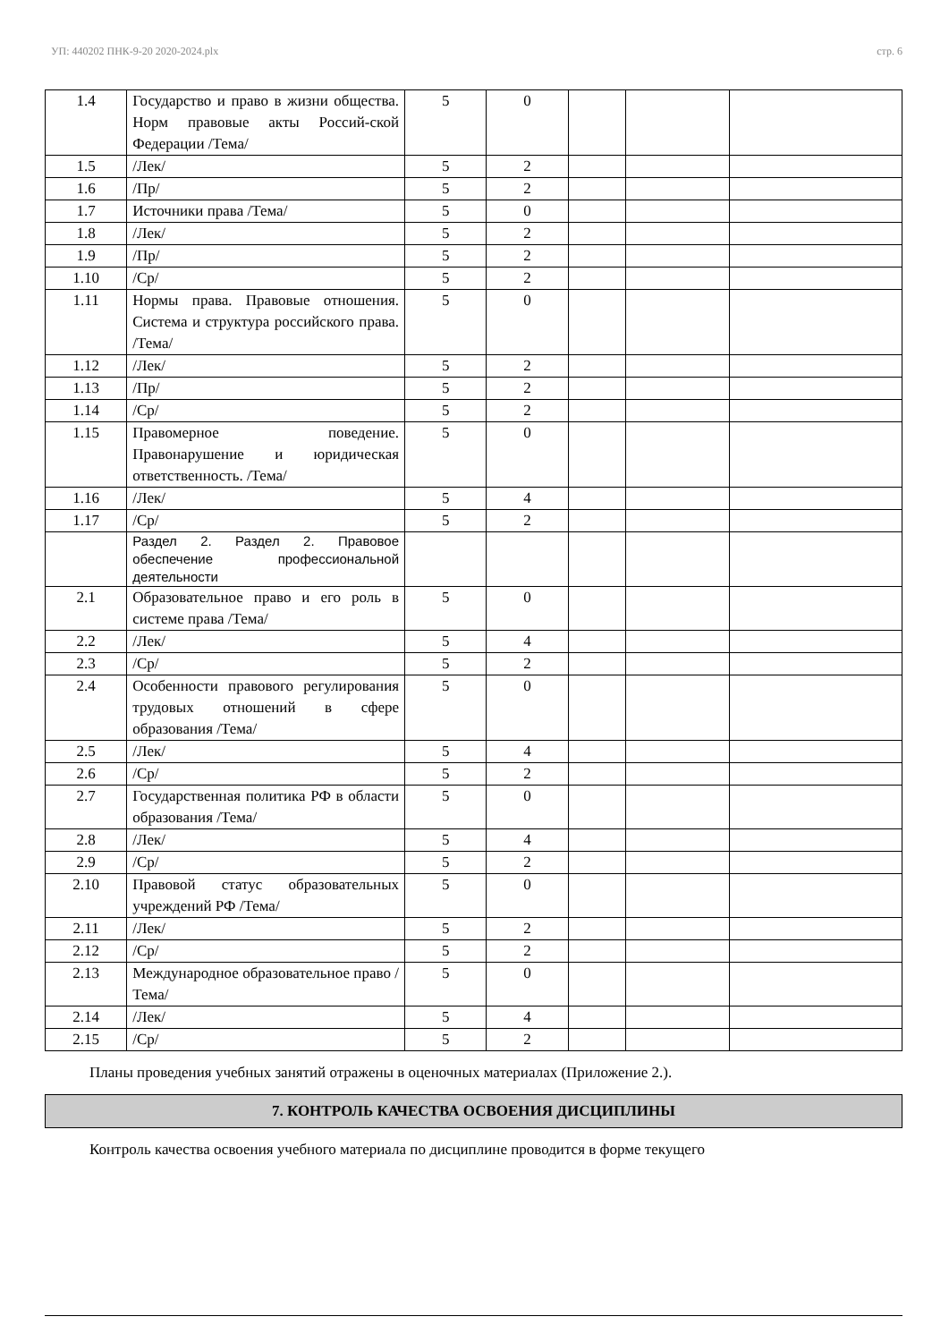УП: 440202 ПНК-9-20 2020-2024.plx стр. 6
| 1.4 | Государство и право в жизни общества. Норм правовые акты Россий-ской Федерации /Тема/ | 5 | 0 | | | |
| 1.5 | /Лек/ | 5 | 2 | | | |
| 1.6 | /Пр/ | 5 | 2 | | | |
| 1.7 | Источники права /Тема/ | 5 | 0 | | | |
| 1.8 | /Лек/ | 5 | 2 | | | |
| 1.9 | /Пр/ | 5 | 2 | | | |
| 1.10 | /Ср/ | 5 | 2 | | | |
| 1.11 | Нормы права. Правовые отношения. Система и структура российского права. /Тема/ | 5 | 0 | | | |
| 1.12 | /Лек/ | 5 | 2 | | | |
| 1.13 | /Пр/ | 5 | 2 | | | |
| 1.14 | /Ср/ | 5 | 2 | | | |
| 1.15 | Правомерное поведение. Правонарушение и юридическая ответственность. /Тема/ | 5 | 0 | | | |
| 1.16 | /Лек/ | 5 | 4 | | | |
| 1.17 | /Ср/ | 5 | 2 | | | |
| | Раздел 2. Раздел 2. Правовое обеспечение профессиональной деятельности | | | | | |
| 2.1 | Образовательное право и его роль в системе права /Тема/ | 5 | 0 | | | |
| 2.2 | /Лек/ | 5 | 4 | | | |
| 2.3 | /Ср/ | 5 | 2 | | | |
| 2.4 | Особенности правового регулирования трудовых отношений в сфере образования /Тема/ | 5 | 0 | | | |
| 2.5 | /Лек/ | 5 | 4 | | | |
| 2.6 | /Ср/ | 5 | 2 | | | |
| 2.7 | Государственная политика РФ в области образования /Тема/ | 5 | 0 | | | |
| 2.8 | /Лек/ | 5 | 4 | | | |
| 2.9 | /Ср/ | 5 | 2 | | | |
| 2.10 | Правовой статус образовательных учреждений РФ /Тема/ | 5 | 0 | | | |
| 2.11 | /Лек/ | 5 | 2 | | | |
| 2.12 | /Ср/ | 5 | 2 | | | |
| 2.13 | Международное образовательное право /Тема/ | 5 | 0 | | | |
| 2.14 | /Лек/ | 5 | 4 | | | |
| 2.15 | /Ср/ | 5 | 2 | | | |
Планы проведения учебных занятий отражены в оценочных материалах (Приложение 2.).
7. КОНТРОЛЬ КАЧЕСТВА ОСВОЕНИЯ ДИСЦИПЛИНЫ
Контроль качества освоения учебного материала по дисциплине проводится в форме текущего